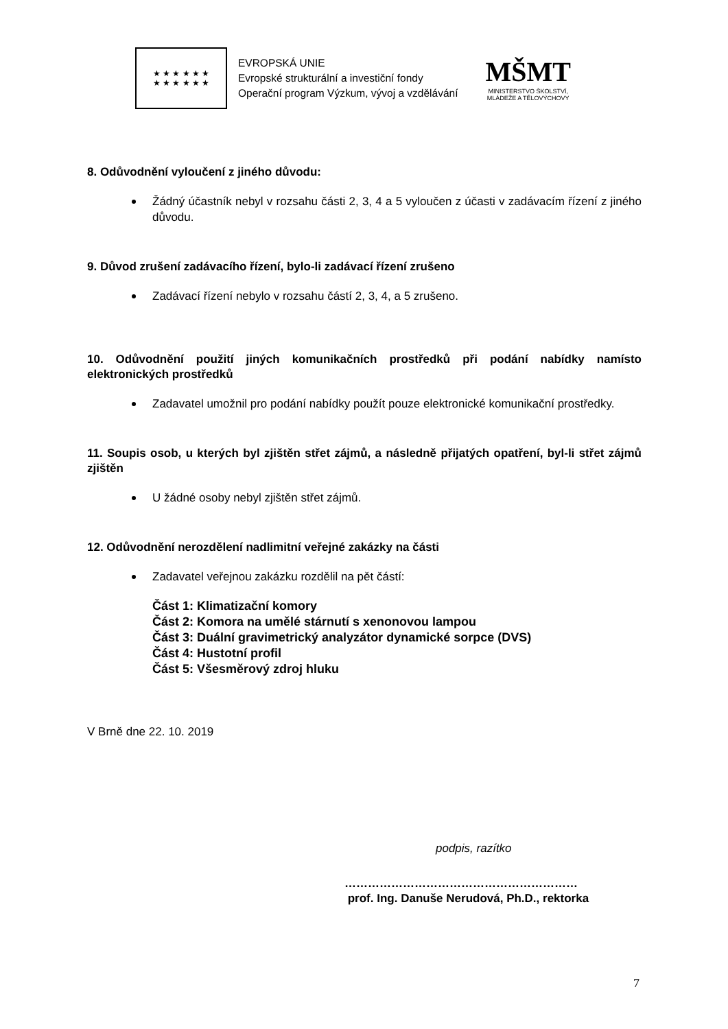★ ★ ★ ★ ★ ★
★ ★ ★ ★ ★ ★
EVROPSKÁ UNIE
Evropské strukturální a investiční fondy
Operační program Výzkum, vývoj a vzdělávání
MŠMT
MINISTERSTVO ŠKOLSTVÍ,
MLÁDEŽE A TĚLOVÝCHOVY
8. Odůvodnění vyloučení z jiného důvodu:
Žádný účastník nebyl v rozsahu části 2, 3, 4 a 5 vyloučen z účasti v zadávacím řízení z jiného důvodu.
9. Důvod zrušení zadávacího řízení, bylo-li zadávací řízení zrušeno
Zadávací řízení nebylo v rozsahu částí 2, 3, 4, a 5 zrušeno.
10. Odůvodnění použití jiných komunikačních prostředků při podání nabídky namísto elektronických prostředků
Zadavatel umožnil pro podání nabídky použít pouze elektronické komunikační prostředky.
11. Soupis osob, u kterých byl zjištěn střet zájmů, a následně přijatých opatření, byl-li střet zájmů zjištěn
U žádné osoby nebyl zjištěn střet zájmů.
12. Odůvodnění nerozdělení nadlimitní veřejné zakázky na části
Zadavatel veřejnou zakázku rozdělil na pět částí:
Část 1: Klimatizační komory
Část 2: Komora na umělé stárnutí s xenonovou lampou
Část 3: Duální gravimetrický analyzátor dynamické sorpce (DVS)
Část 4: Hustotní profil
Část 5: Všesměrový zdroj hluku
V Brně dne 22. 10. 2019
podpis, razítko
……………………………………………………
prof. Ing. Danuše Nerudová, Ph.D., rektorka
7